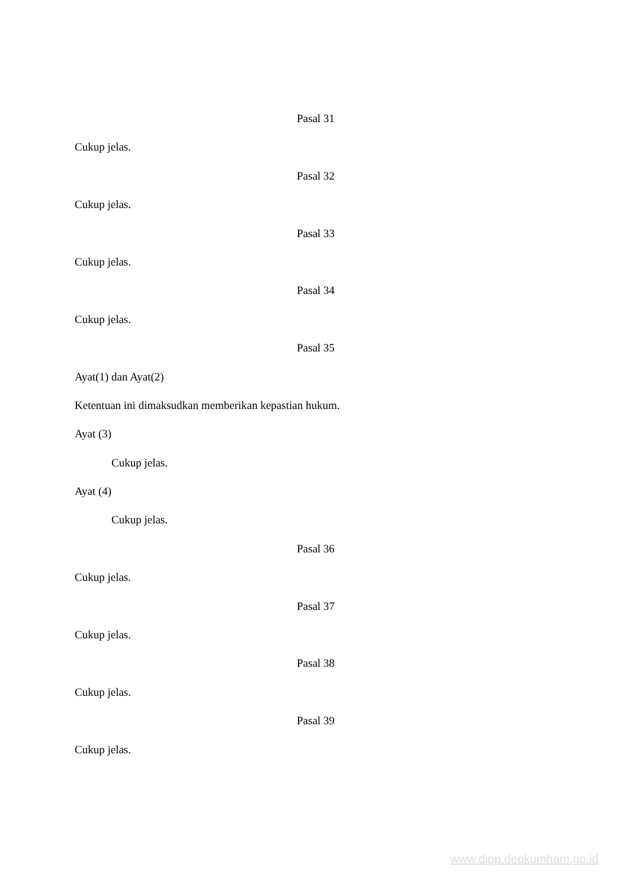Pasal 31
Cukup jelas.
Pasal 32
Cukup jelas.
Pasal 33
Cukup jelas.
Pasal 34
Cukup jelas.
Pasal 35
Ayat(1) dan Ayat(2)
Ketentuan ini dimaksudkan memberikan kepastian hukum.
Ayat (3)
Cukup jelas.
Ayat (4)
Cukup jelas.
Pasal 36
Cukup jelas.
Pasal 37
Cukup jelas.
Pasal 38
Cukup jelas.
Pasal 39
Cukup jelas.
www.djpp.depkumham.go.id